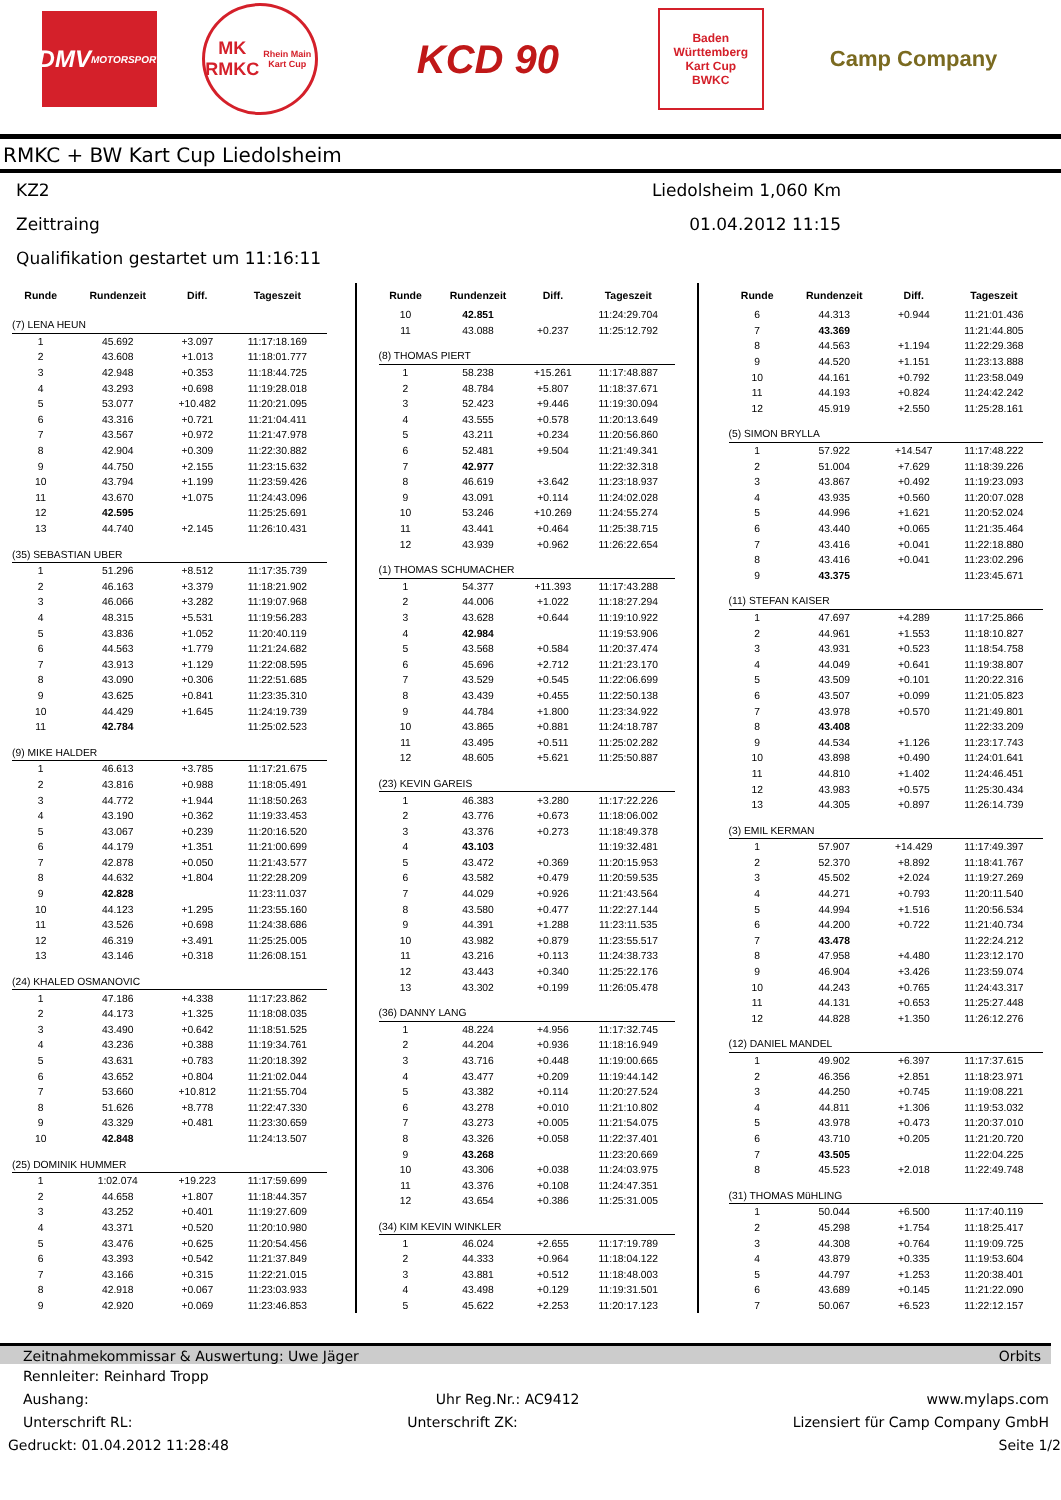DMV
MOTORSPORT
MK
RMKC
Rhein Main Kart Cup
KCD 90
Baden
Württemberg
Kart Cup
BWKC
Camp Company
RMKC + BW Kart Cup Liedolsheim
KZ2 Liedolsheim 1,060 Km
Zeittraing 01.04.2012 11:15
Qualifikation gestartet um 11:16:11
| Runde | Rundenzeit | Diff. | Tageszeit |
| --- | --- | --- | --- |
| (7) LENA HEUN | | | |
| 1 | 45.692 | +3.097 | 11:17:18.169 |
| 2 | 43.608 | +1.013 | 11:18:01.777 |
| 3 | 42.948 | +0.353 | 11:18:44.725 |
| 4 | 43.293 | +0.698 | 11:19:28.018 |
| 5 | 53.077 | +10.482 | 11:20:21.095 |
| 6 | 43.316 | +0.721 | 11:21:04.411 |
| 7 | 43.567 | +0.972 | 11:21:47.978 |
| 8 | 42.904 | +0.309 | 11:22:30.882 |
| 9 | 44.750 | +2.155 | 11:23:15.632 |
| 10 | 43.794 | +1.199 | 11:23:59.426 |
| 11 | 43.670 | +1.075 | 11:24:43.096 |
| 12 | 42.595 | | 11:25:25.691 |
| 13 | 44.740 | +2.145 | 11:26:10.431 |
| (35) SEBASTIAN UBER | | | |
| 1 | 51.296 | +8.512 | 11:17:35.739 |
| 2 | 46.163 | +3.379 | 11:18:21.902 |
| 3 | 46.066 | +3.282 | 11:19:07.968 |
| 4 | 48.315 | +5.531 | 11:19:56.283 |
| 5 | 43.836 | +1.052 | 11:20:40.119 |
| 6 | 44.563 | +1.779 | 11:21:24.682 |
| 7 | 43.913 | +1.129 | 11:22:08.595 |
| 8 | 43.090 | +0.306 | 11:22:51.685 |
| 9 | 43.625 | +0.841 | 11:23:35.310 |
| 10 | 44.429 | +1.645 | 11:24:19.739 |
| 11 | 42.784 | | 11:25:02.523 |
| (9) MIKE HALDER | | | |
| 1 | 46.613 | +3.785 | 11:17:21.675 |
| 2 | 43.816 | +0.988 | 11:18:05.491 |
| 3 | 44.772 | +1.944 | 11:18:50.263 |
| 4 | 43.190 | +0.362 | 11:19:33.453 |
| 5 | 43.067 | +0.239 | 11:20:16.520 |
| 6 | 44.179 | +1.351 | 11:21:00.699 |
| 7 | 42.878 | +0.050 | 11:21:43.577 |
| 8 | 44.632 | +1.804 | 11:22:28.209 |
| 9 | 42.828 | | 11:23:11.037 |
| 10 | 44.123 | +1.295 | 11:23:55.160 |
| 11 | 43.526 | +0.698 | 11:24:38.686 |
| 12 | 46.319 | +3.491 | 11:25:25.005 |
| 13 | 43.146 | +0.318 | 11:26:08.151 |
| (24) KHALED OSMANOVIC | | | |
| 1 | 47.186 | +4.338 | 11:17:23.862 |
| 2 | 44.173 | +1.325 | 11:18:08.035 |
| 3 | 43.490 | +0.642 | 11:18:51.525 |
| 4 | 43.236 | +0.388 | 11:19:34.761 |
| 5 | 43.631 | +0.783 | 11:20:18.392 |
| 6 | 43.652 | +0.804 | 11:21:02.044 |
| 7 | 53.660 | +10.812 | 11:21:55.704 |
| 8 | 51.626 | +8.778 | 11:22:47.330 |
| 9 | 43.329 | +0.481 | 11:23:30.659 |
| 10 | 42.848 | | 11:24:13.507 |
| (25) DOMINIK HUMMER | | | |
| 1 | 1:02.074 | +19.223 | 11:17:59.699 |
| 2 | 44.658 | +1.807 | 11:18:44.357 |
| 3 | 43.252 | +0.401 | 11:19:27.609 |
| 4 | 43.371 | +0.520 | 11:20:10.980 |
| 5 | 43.476 | +0.625 | 11:20:54.456 |
| 6 | 43.393 | +0.542 | 11:21:37.849 |
| 7 | 43.166 | +0.315 | 11:22:21.015 |
| 8 | 42.918 | +0.067 | 11:23:03.933 |
| 9 | 42.920 | +0.069 | 11:23:46.853 |
| Runde | Rundenzeit | Diff. | Tageszeit |
| --- | --- | --- | --- |
| 10 | 42.851 | | 11:24:29.704 |
| 11 | 43.088 | +0.237 | 11:25:12.792 |
| (8) THOMAS PIERT | | | |
| 1 | 58.238 | +15.261 | 11:17:48.887 |
| 2 | 48.784 | +5.807 | 11:18:37.671 |
| 3 | 52.423 | +9.446 | 11:19:30.094 |
| 4 | 43.555 | +0.578 | 11:20:13.649 |
| 5 | 43.211 | +0.234 | 11:20:56.860 |
| 6 | 52.481 | +9.504 | 11:21:49.341 |
| 7 | 42.977 | | 11:22:32.318 |
| 8 | 46.619 | +3.642 | 11:23:18.937 |
| 9 | 43.091 | +0.114 | 11:24:02.028 |
| 10 | 53.246 | +10.269 | 11:24:55.274 |
| 11 | 43.441 | +0.464 | 11:25:38.715 |
| 12 | 43.939 | +0.962 | 11:26:22.654 |
| (1) THOMAS SCHUMACHER | | | |
| 1 | 54.377 | +11.393 | 11:17:43.288 |
| 2 | 44.006 | +1.022 | 11:18:27.294 |
| 3 | 43.628 | +0.644 | 11:19:10.922 |
| 4 | 42.984 | | 11:19:53.906 |
| 5 | 43.568 | +0.584 | 11:20:37.474 |
| 6 | 45.696 | +2.712 | 11:21:23.170 |
| 7 | 43.529 | +0.545 | 11:22:06.699 |
| 8 | 43.439 | +0.455 | 11:22:50.138 |
| 9 | 44.784 | +1.800 | 11:23:34.922 |
| 10 | 43.865 | +0.881 | 11:24:18.787 |
| 11 | 43.495 | +0.511 | 11:25:02.282 |
| 12 | 48.605 | +5.621 | 11:25:50.887 |
| (23) KEVIN GAREIS | | | |
| 1 | 46.383 | +3.280 | 11:17:22.226 |
| 2 | 43.776 | +0.673 | 11:18:06.002 |
| 3 | 43.376 | +0.273 | 11:18:49.378 |
| 4 | 43.103 | | 11:19:32.481 |
| 5 | 43.472 | +0.369 | 11:20:15.953 |
| 6 | 43.582 | +0.479 | 11:20:59.535 |
| 7 | 44.029 | +0.926 | 11:21:43.564 |
| 8 | 43.580 | +0.477 | 11:22:27.144 |
| 9 | 44.391 | +1.288 | 11:23:11.535 |
| 10 | 43.982 | +0.879 | 11:23:55.517 |
| 11 | 43.216 | +0.113 | 11:24:38.733 |
| 12 | 43.443 | +0.340 | 11:25:22.176 |
| 13 | 43.302 | +0.199 | 11:26:05.478 |
| (36) DANNY LANG | | | |
| 1 | 48.224 | +4.956 | 11:17:32.745 |
| 2 | 44.204 | +0.936 | 11:18:16.949 |
| 3 | 43.716 | +0.448 | 11:19:00.665 |
| 4 | 43.477 | +0.209 | 11:19:44.142 |
| 5 | 43.382 | +0.114 | 11:20:27.524 |
| 6 | 43.278 | +0.010 | 11:21:10.802 |
| 7 | 43.273 | +0.005 | 11:21:54.075 |
| 8 | 43.326 | +0.058 | 11:22:37.401 |
| 9 | 43.268 | | 11:23:20.669 |
| 10 | 43.306 | +0.038 | 11:24:03.975 |
| 11 | 43.376 | +0.108 | 11:24:47.351 |
| 12 | 43.654 | +0.386 | 11:25:31.005 |
| (34) KIM KEVIN WINKLER | | | |
| 1 | 46.024 | +2.655 | 11:17:19.789 |
| 2 | 44.333 | +0.964 | 11:18:04.122 |
| 3 | 43.881 | +0.512 | 11:18:48.003 |
| 4 | 43.498 | +0.129 | 11:19:31.501 |
| 5 | 45.622 | +2.253 | 11:20:17.123 |
| Runde | Rundenzeit | Diff. | Tageszeit |
| --- | --- | --- | --- |
| 6 | 44.313 | +0.944 | 11:21:01.436 |
| 7 | 43.369 | | 11:21:44.805 |
| 8 | 44.563 | +1.194 | 11:22:29.368 |
| 9 | 44.520 | +1.151 | 11:23:13.888 |
| 10 | 44.161 | +0.792 | 11:23:58.049 |
| 11 | 44.193 | +0.824 | 11:24:42.242 |
| 12 | 45.919 | +2.550 | 11:25:28.161 |
| (5) SIMON BRYLLA | | | |
| 1 | 57.922 | +14.547 | 11:17:48.222 |
| 2 | 51.004 | +7.629 | 11:18:39.226 |
| 3 | 43.867 | +0.492 | 11:19:23.093 |
| 4 | 43.935 | +0.560 | 11:20:07.028 |
| 5 | 44.996 | +1.621 | 11:20:52.024 |
| 6 | 43.440 | +0.065 | 11:21:35.464 |
| 7 | 43.416 | +0.041 | 11:22:18.880 |
| 8 | 43.416 | +0.041 | 11:23:02.296 |
| 9 | 43.375 | | 11:23:45.671 |
| (11) STEFAN KAISER | | | |
| 1 | 47.697 | +4.289 | 11:17:25.866 |
| 2 | 44.961 | +1.553 | 11:18:10.827 |
| 3 | 43.931 | +0.523 | 11:18:54.758 |
| 4 | 44.049 | +0.641 | 11:19:38.807 |
| 5 | 43.509 | +0.101 | 11:20:22.316 |
| 6 | 43.507 | +0.099 | 11:21:05.823 |
| 7 | 43.978 | +0.570 | 11:21:49.801 |
| 8 | 43.408 | | 11:22:33.209 |
| 9 | 44.534 | +1.126 | 11:23:17.743 |
| 10 | 43.898 | +0.490 | 11:24:01.641 |
| 11 | 44.810 | +1.402 | 11:24:46.451 |
| 12 | 43.983 | +0.575 | 11:25:30.434 |
| 13 | 44.305 | +0.897 | 11:26:14.739 |
| (3) EMIL KERMAN | | | |
| 1 | 57.907 | +14.429 | 11:17:49.397 |
| 2 | 52.370 | +8.892 | 11:18:41.767 |
| 3 | 45.502 | +2.024 | 11:19:27.269 |
| 4 | 44.271 | +0.793 | 11:20:11.540 |
| 5 | 44.994 | +1.516 | 11:20:56.534 |
| 6 | 44.200 | +0.722 | 11:21:40.734 |
| 7 | 43.478 | | 11:22:24.212 |
| 8 | 47.958 | +4.480 | 11:23:12.170 |
| 9 | 46.904 | +3.426 | 11:23:59.074 |
| 10 | 44.243 | +0.765 | 11:24:43.317 |
| 11 | 44.131 | +0.653 | 11:25:27.448 |
| 12 | 44.828 | +1.350 | 11:26:12.276 |
| (12) DANIEL MANDEL | | | |
| 1 | 49.902 | +6.397 | 11:17:37.615 |
| 2 | 46.356 | +2.851 | 11:18:23.971 |
| 3 | 44.250 | +0.745 | 11:19:08.221 |
| 4 | 44.811 | +1.306 | 11:19:53.032 |
| 5 | 43.978 | +0.473 | 11:20:37.010 |
| 6 | 43.710 | +0.205 | 11:21:20.720 |
| 7 | 43.505 | | 11:22:04.225 |
| 8 | 45.523 | +2.018 | 11:22:49.748 |
| (31) THOMAS MüHLING | | | |
| 1 | 50.044 | +6.500 | 11:17:40.119 |
| 2 | 45.298 | +1.754 | 11:18:25.417 |
| 3 | 44.308 | +0.764 | 11:19:09.725 |
| 4 | 43.879 | +0.335 | 11:19:53.604 |
| 5 | 44.797 | +1.253 | 11:20:38.401 |
| 6 | 43.689 | +0.145 | 11:21:22.090 |
| 7 | 50.067 | +6.523 | 11:22:12.157 |
Zeitnahmekommissar & Auswertung: Uwe Jäger Orbits
Rennleiter: Reinhard Tropp
Aushang: Uhr Reg.Nr.: AC9412 www.mylaps.com
Unterschrift RL: Unterschrift ZK: Lizensiert für Camp Company GmbH
Gedruckt: 01.04.2012 11:28:48 Seite 1/2